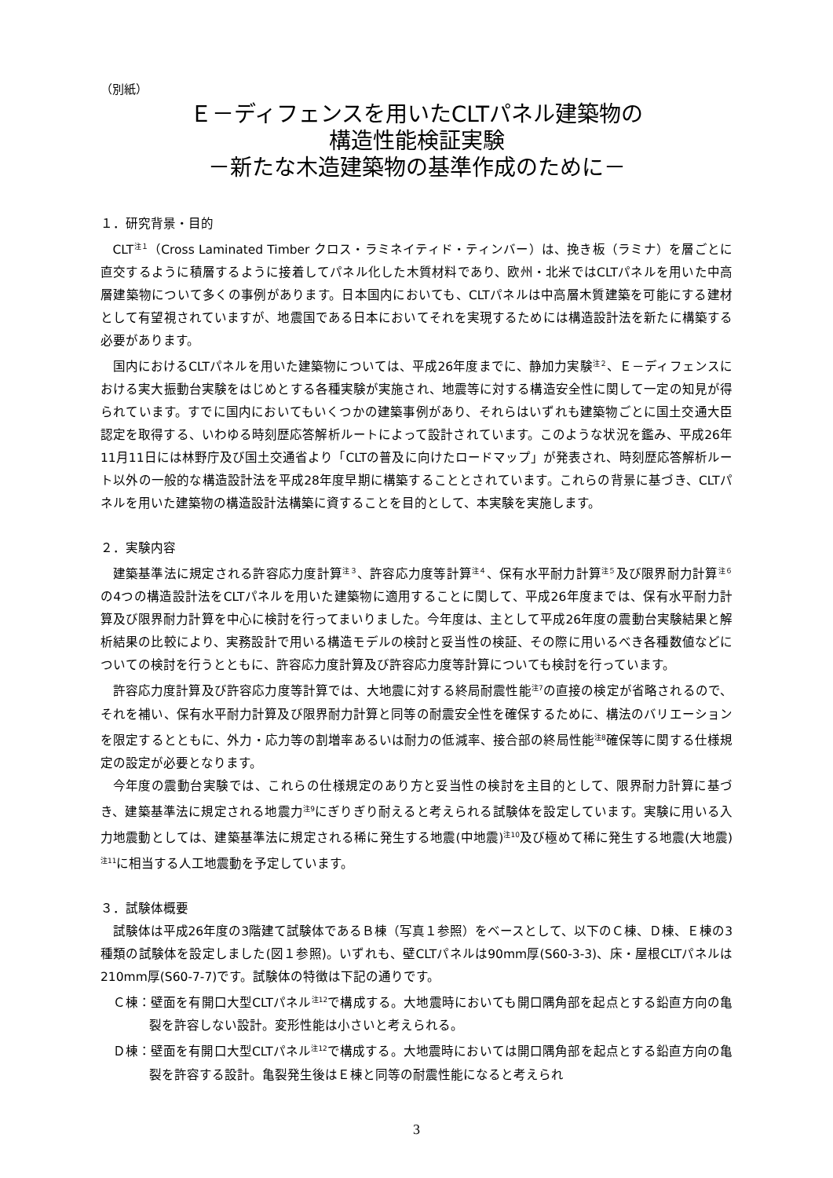（別紙）
Ｅ－ディフェンスを用いたCLTパネル建築物の
構造性能検証実験
－新たな木造建築物の基準作成のために－
１．研究背景・目的
CLT<sup>注１</sup>（Cross Laminated Timber クロス・ラミネイティド・ティンバー）は、挽き板（ラミナ）を層ごとに直交するように積層するように接着してパネル化した木質材料であり、欧州・北米ではCLTパネルを用いた中高層建築物について多くの事例があります。日本国内においても、CLTパネルは中高層木質建築を可能にする建材として有望視されていますが、地震国である日本においてそれを実現するためには構造設計法を新たに構築する必要があります。
国内におけるCLTパネルを用いた建築物については、平成26年度までに、静加力実験<sup>注２</sup>、Ｅ－ディフェンスにおける実大振動台実験をはじめとする各種実験が実施され、地震等に対する構造安全性に関して一定の知見が得られています。すでに国内においてもいくつかの建築事例があり、それらはいずれも建築物ごとに国土交通大臣認定を取得する、いわゆる時刻歴応答解析ルートによって設計されています。このような状況を鑑み、平成26年11月11日には林野庁及び国土交通省より「CLTの普及に向けたロードマップ」が発表され、時刻歴応答解析ルート以外の一般的な構造設計法を平成28年度早期に構築することとされています。これらの背景に基づき、CLTパネルを用いた建築物の構造設計法構築に資することを目的として、本実験を実施します。
２．実験内容
建築基準法に規定される許容応力度計算<sup>注３</sup>、許容応力度等計算<sup>注４</sup>、保有水平耐力計算<sup>注５</sup>及び限界耐力計算<sup>注６</sup>の4つの構造設計法をCLTパネルを用いた建築物に適用することに関して、平成26年度までは、保有水平耐力計算及び限界耐力計算を中心に検討を行ってまいりました。今年度は、主として平成26年度の震動台実験結果と解析結果の比較により、実務設計で用いる構造モデルの検討と妥当性の検証、その際に用いるべき各種数値などについての検討を行うとともに、許容応力度計算及び許容応力度等計算についても検討を行っています。
許容応力度計算及び許容応力度等計算では、大地震に対する終局耐震性能<sup>注7</sup>の直接の検定が省略されるので、それを補い、保有水平耐力計算及び限界耐力計算と同等の耐震安全性を確保するために、構法のバリエーションを限定するとともに、外力・応力等の割増率あるいは耐力の低減率、接合部の終局性能<sup>注8</sup>確保等に関する仕様規定の設定が必要となります。
今年度の震動台実験では、これらの仕様規定のあり方と妥当性の検討を主目的として、限界耐力計算に基づき、建築基準法に規定される地震力<sup>注9</sup>にぎりぎり耐えると考えられる試験体を設定しています。実験に用いる入力地震動としては、建築基準法に規定される稀に発生する地震(中地震)<sup>注10</sup>及び極めて稀に発生する地震(大地震)<sup>注11</sup>に相当する人工地震動を予定しています。
３．試験体概要
試験体は平成26年度の3階建て試験体であるＢ棟（写真１参照）をベースとして、以下のＣ棟、Ｄ棟、Ｅ棟の3種類の試験体を設定しました(図１参照)。いずれも、壁CLTパネルは90mm厚(S60-3-3)、床・屋根CLTパネルは210mm厚(S60-7-7)です。試験体の特徴は下記の通りです。
Ｃ棟：壁面を有開口大型CLTパネル<sup>注12</sup>で構成する。大地震時においても開口隅角部を起点とする鉛直方向の亀裂を許容しない設計。変形性能は小さいと考えられる。
Ｄ棟：壁面を有開口大型CLTパネル<sup>注12</sup>で構成する。大地震時においては開口隅角部を起点とする鉛直方向の亀裂を許容する設計。亀裂発生後はＥ棟と同等の耐震性能になると考えられ
3